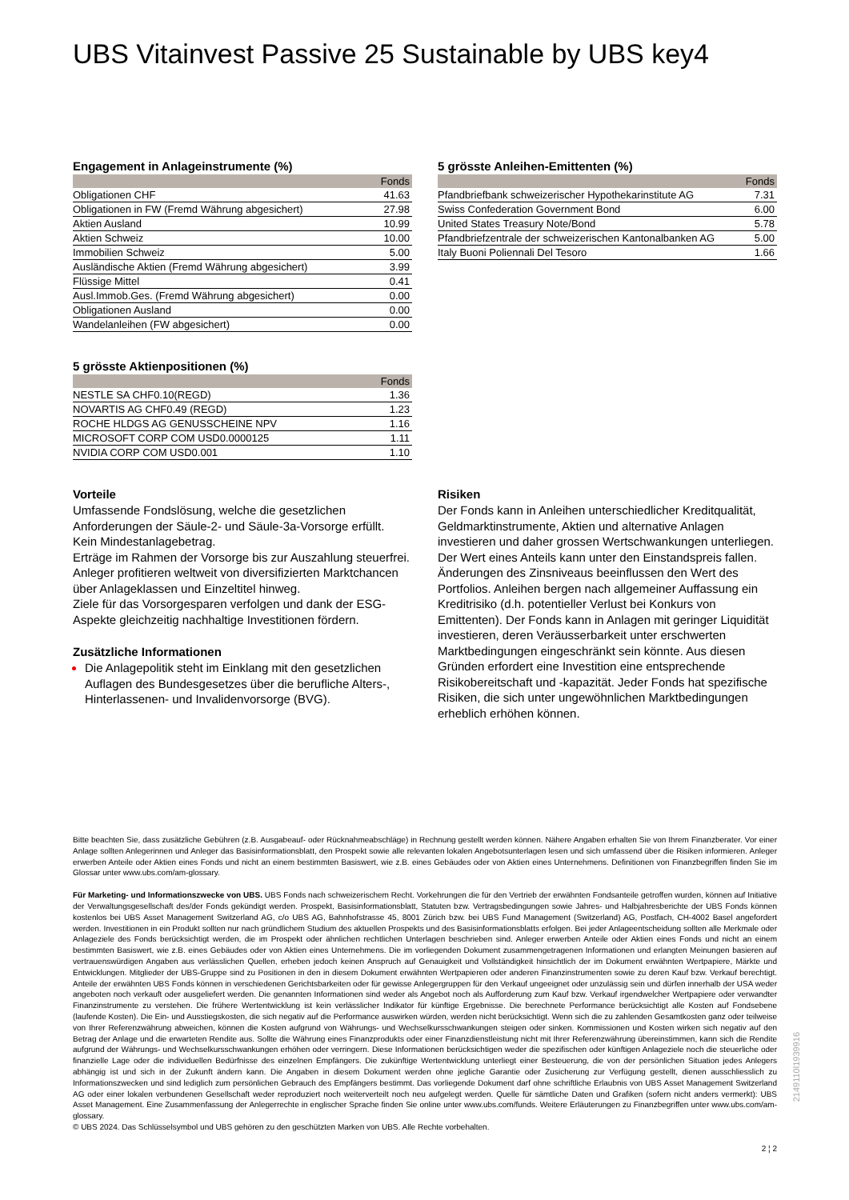UBS Vitainvest Passive 25 Sustainable by UBS key4
Engagement in Anlageinstrumente (%)
| | Fonds |
| --- | --- |
| Obligationen CHF | 41.63 |
| Obligationen in FW (Fremd Währung abgesichert) | 27.98 |
| Aktien Ausland | 10.99 |
| Aktien Schweiz | 10.00 |
| Immobilien Schweiz | 5.00 |
| Ausländische Aktien (Fremd Währung abgesichert) | 3.99 |
| Flüssige Mittel | 0.41 |
| Ausl.Immob.Ges. (Fremd Währung abgesichert) | 0.00 |
| Obligationen Ausland | 0.00 |
| Wandelanleihen (FW abgesichert) | 0.00 |
5 grösste Aktienpositionen (%)
| | Fonds |
| --- | --- |
| NESTLE SA CHF0.10(REGD) | 1.36 |
| NOVARTIS AG CHF0.49 (REGD) | 1.23 |
| ROCHE HLDGS AG GENUSSCHEINE NPV | 1.16 |
| MICROSOFT CORP COM USD0.0000125 | 1.11 |
| NVIDIA CORP COM USD0.001 | 1.10 |
Vorteile
Umfassende Fondslösung, welche die gesetzlichen Anforderungen der Säule-2- und Säule-3a-Vorsorge erfüllt.
Kein Mindestanlagebetrag.
Erträge im Rahmen der Vorsorge bis zur Auszahlung steuerfrei.
Anleger profitieren weltweit von diversifizierten Marktchancen über Anlageklassen und Einzeltitel hinweg.
Ziele für das Vorsorgesparen verfolgen und dank der ESG-Aspekte gleichzeitig nachhaltige Investitionen fördern.
Zusätzliche Informationen
Die Anlagepolitik steht im Einklang mit den gesetzlichen Auflagen des Bundesgesetzes über die berufliche Alters-, Hinterlassenen- und Invalidenvorsorge (BVG).
5 grösste Anleihen-Emittenten (%)
| | Fonds |
| --- | --- |
| Pfandbriefbank schweizerischer Hypothekarinstitute AG | 7.31 |
| Swiss Confederation Government Bond | 6.00 |
| United States Treasury Note/Bond | 5.78 |
| Pfandbriefzentrale der schweizerischen Kantonalbanken AG | 5.00 |
| Italy Buoni Poliennali Del Tesoro | 1.66 |
Risiken
Der Fonds kann in Anleihen unterschiedlicher Kreditqualität, Geldmarktinstrumente, Aktien und alternative Anlagen investieren und daher grossen Wertschwankungen unterliegen. Der Wert eines Anteils kann unter den Einstandspreis fallen. Änderungen des Zinsniveaus beeinflussen den Wert des Portfolios. Anleihen bergen nach allgemeiner Auffassung ein Kreditrisiko (d.h. potentieller Verlust bei Konkurs von Emittenten). Der Fonds kann in Anlagen mit geringer Liquidität investieren, deren Veräusserbarkeit unter erschwerten Marktbedingungen eingeschränkt sein könnte. Aus diesen Gründen erfordert eine Investition eine entsprechende Risikobereitschaft und -kapazität. Jeder Fonds hat spezifische Risiken, die sich unter ungewöhnlichen Marktbedingungen erheblich erhöhen können.
Bitte beachten Sie, dass zusätzliche Gebühren (z.B. Ausgabeauf- oder Rücknahmeabschläge) in Rechnung gestellt werden können. Nähere Angaben erhalten Sie von Ihrem Finanzberater. Vor einer Anlage sollten Anlegerinnen und Anleger das Basisinformationsblatt, den Prospekt sowie alle relevanten lokalen Angebotsunterlagen lesen und sich umfassend über die Risiken informieren. Anleger erwerben Anteile oder Aktien eines Fonds und nicht an einem bestimmten Basiswert, wie z.B. eines Gebäudes oder von Aktien eines Unternehmens. Definitionen von Finanzbegriffen finden Sie im Glossar unter www.ubs.com/am-glossary.
Für Marketing- und Informationszwecke von UBS. UBS Fonds nach schweizerischem Recht. Vorkehrungen die für den Vertrieb der erwähnten Fondsanteile getroffen wurden, können auf Initiative der Verwaltungsgesellschaft des/der Fonds gekündigt werden. Prospekt, Basisinformationsblatt, Statuten bzw. Vertragsbedingungen sowie Jahres- und Halbjahresberichte der UBS Fonds können kostenlos bei UBS Asset Management Switzerland AG, c/o UBS AG, Bahnhofstrasse 45, 8001 Zürich bzw. bei UBS Fund Management (Switzerland) AG, Postfach, CH-4002 Basel angefordert werden. Investitionen in ein Produkt sollten nur nach gründlichem Studium des aktuellen Prospekts und des Basisinformationsblatts erfolgen. Bei jeder Anlageentscheidung sollten alle Merkmale oder Anlageziele des Fonds berücksichtigt werden, die im Prospekt oder ähnlichen rechtlichen Unterlagen beschrieben sind. Anleger erwerben Anteile oder Aktien eines Fonds und nicht an einem bestimmten Basiswert, wie z.B. eines Gebäudes oder von Aktien eines Unternehmens. Die im vorliegenden Dokument zusammengetragenen Informationen und erlangten Meinungen basieren auf vertrauenswürdigen Angaben aus verlässlichen Quellen, erheben jedoch keinen Anspruch auf Genauigkeit und Vollständigkeit hinsichtlich der im Dokument erwähnten Wertpapiere, Märkte und Entwicklungen. Mitglieder der UBS-Gruppe sind zu Positionen in den in diesem Dokument erwähnten Wertpapieren oder anderen Finanzinstrumenten sowie zu deren Kauf bzw. Verkauf berechtigt. Anteile der erwähnten UBS Fonds können in verschiedenen Gerichtsbarkeiten oder für gewisse Anlegergruppen für den Verkauf ungeeignet oder unzulässig sein und dürfen innerhalb der USA weder angeboten noch verkauft oder ausgeliefert werden. Die genannten Informationen sind weder als Angebot noch als Aufforderung zum Kauf bzw. Verkauf irgendwelcher Wertpapiere oder verwandter Finanzinstrumente zu verstehen. Die frühere Wertentwicklung ist kein verlässlicher Indikator für künftige Ergebnisse. Die berechnete Performance berücksichtigt alle Kosten auf Fondsebene (laufende Kosten). Die Ein- und Ausstiegskosten, die sich negativ auf die Performance auswirken würden, werden nicht berücksichtigt. Wenn sich die zu zahlenden Gesamtkosten ganz oder teilweise von Ihrer Referenzwährung abweichen, können die Kosten aufgrund von Währungs- und Wechselkursschwankungen steigen oder sinken. Kommissionen und Kosten wirken sich negativ auf den Betrag der Anlage und die erwarteten Rendite aus. Sollte die Währung eines Finanzprodukts oder einer Finanzdienstleistung nicht mit Ihrer Referenzwährung übereinstimmen, kann sich die Rendite aufgrund der Währungs- und Wechselkursschwankungen erhöhen oder verringern. Diese Informationen berücksichtigen weder die spezifischen oder künftigen Anlageziele noch die steuerliche oder finanzielle Lage oder die individuellen Bedürfnisse des einzelnen Empfängers. Die zukünftige Wertentwicklung unterliegt einer Besteuerung, die von der persönlichen Situation jedes Anlegers abhängig ist und sich in der Zukunft ändern kann. Die Angaben in diesem Dokument werden ohne jegliche Garantie oder Zusicherung zur Verfügung gestellt, dienen ausschliesslich zu Informationszwecken und sind lediglich zum persönlichen Gebrauch des Empfängers bestimmt. Das vorliegende Dokument darf ohne schriftliche Erlaubnis von UBS Asset Management Switzerland AG oder einer lokalen verbundenen Gesellschaft weder reproduziert noch weiterverteilt noch neu aufgelegt werden. Quelle für sämtliche Daten und Grafiken (sofern nicht anders vermerkt): UBS Asset Management. Eine Zusammenfassung der Anlegerrechte in englischer Sprache finden Sie online unter www.ubs.com/funds. Weitere Erläuterungen zu Finanzbegriffen unter www.ubs.com/am-glossary.
© UBS 2024. Das Schlüsselsymbol und UBS gehören zu den geschützten Marken von UBS. Alle Rechte vorbehalten.
2 ¦ 2
2149110l1939916